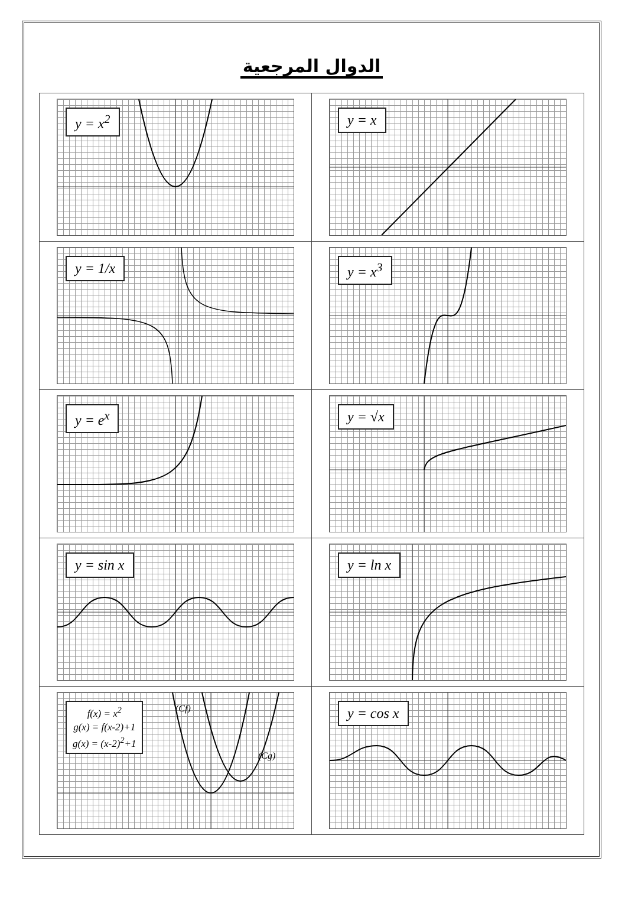الدوال المرجعية
| y = x | y = x<sup>2</sup> |
| y = x<sup>3</sup> | y = 1/x |
| y = √x | y = e<sup>x</sup> |
| y = ln x | y = sin x |
| y = cos x | (Cf) (Cg) f(x) = x<sup>2</sup> g(x) = f(x-2)+1 g(x) = (x-2)<sup>2</sup>+1 |